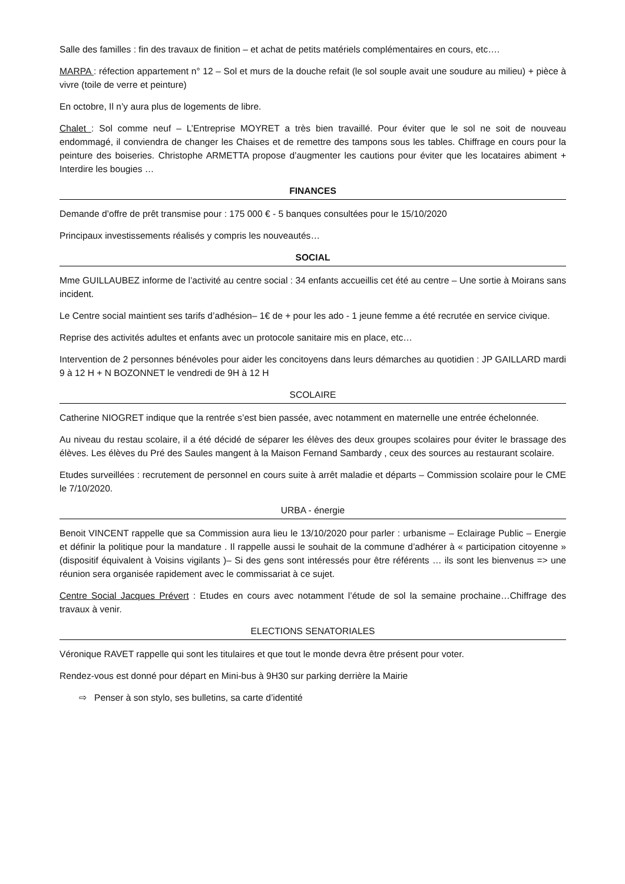Salle des familles : fin des travaux de finition – et achat de petits matériels complémentaires en cours, etc….
MARPA : réfection appartement n° 12 – Sol et murs de la douche refait (le sol souple avait une soudure au milieu) + pièce à vivre (toile de verre et peinture)
En octobre, Il n’y aura plus de logements de libre.
Chalet : Sol comme neuf – L’Entreprise MOYRET a très bien travaillé. Pour éviter que le sol ne soit de nouveau endommagé, il conviendra de changer les Chaises et de remettre des tampons sous les tables. Chiffrage en cours pour la peinture des boiseries. Christophe ARMETTA propose d’augmenter les cautions pour éviter que les locataires abiment + Interdire les bougies …
FINANCES
Demande d’offre de prêt transmise pour : 175 000 € - 5 banques consultées pour le 15/10/2020
Principaux investissements réalisés y compris les nouveautés…
SOCIAL
Mme GUILLAUBEZ informe de l’activité au centre social : 34 enfants accueillis cet été au centre – Une sortie à Moirans sans incident.
Le Centre social maintient ses tarifs d’adhésion– 1€ de + pour les ado - 1 jeune femme a été recrutée en service civique.
Reprise des activités adultes et enfants avec un protocole sanitaire mis en place, etc…
Intervention de 2 personnes bénévoles pour aider les concitoyens dans leurs démarches au quotidien : JP GAILLARD mardi 9 à 12 H + N BOZONNET le vendredi de 9H à 12 H
SCOLAIRE
Catherine NIOGRET indique que la rentrée s’est bien passée, avec notamment en maternelle une entrée échelonnée.
Au niveau du restau scolaire, il a été décidé de séparer les élèves des deux groupes scolaires pour éviter le brassage des élèves. Les élèves du Pré des Saules mangent à la Maison Fernand Sambardy , ceux des sources au restaurant scolaire.
Etudes surveillées : recrutement de personnel en cours suite à arrêt maladie et départs – Commission scolaire pour le CME le 7/10/2020.
URBA - énergie
Benoit VINCENT rappelle que sa Commission aura lieu le 13/10/2020 pour parler : urbanisme – Eclairage Public – Energie et définir la politique pour la mandature . Il rappelle aussi le souhait de la commune d’adhérer à « participation citoyenne » (dispositif équivalent à Voisins vigilants )– Si des gens sont intéressés pour être référents … ils sont les bienvenus => une réunion sera organisée rapidement avec le commissariat à ce sujet.
Centre Social Jacques Prévert : Etudes en cours avec notamment l’étude de sol la semaine prochaine…Chiffrage des travaux à venir.
ELECTIONS SENATORIALES
Véronique RAVET rappelle qui sont les titulaires et que tout le monde devra être présent pour voter.
Rendez-vous est donné pour départ en Mini-bus à 9H30 sur parking derrière la Mairie
⇨ Penser à son stylo, ses bulletins, sa carte d’identité